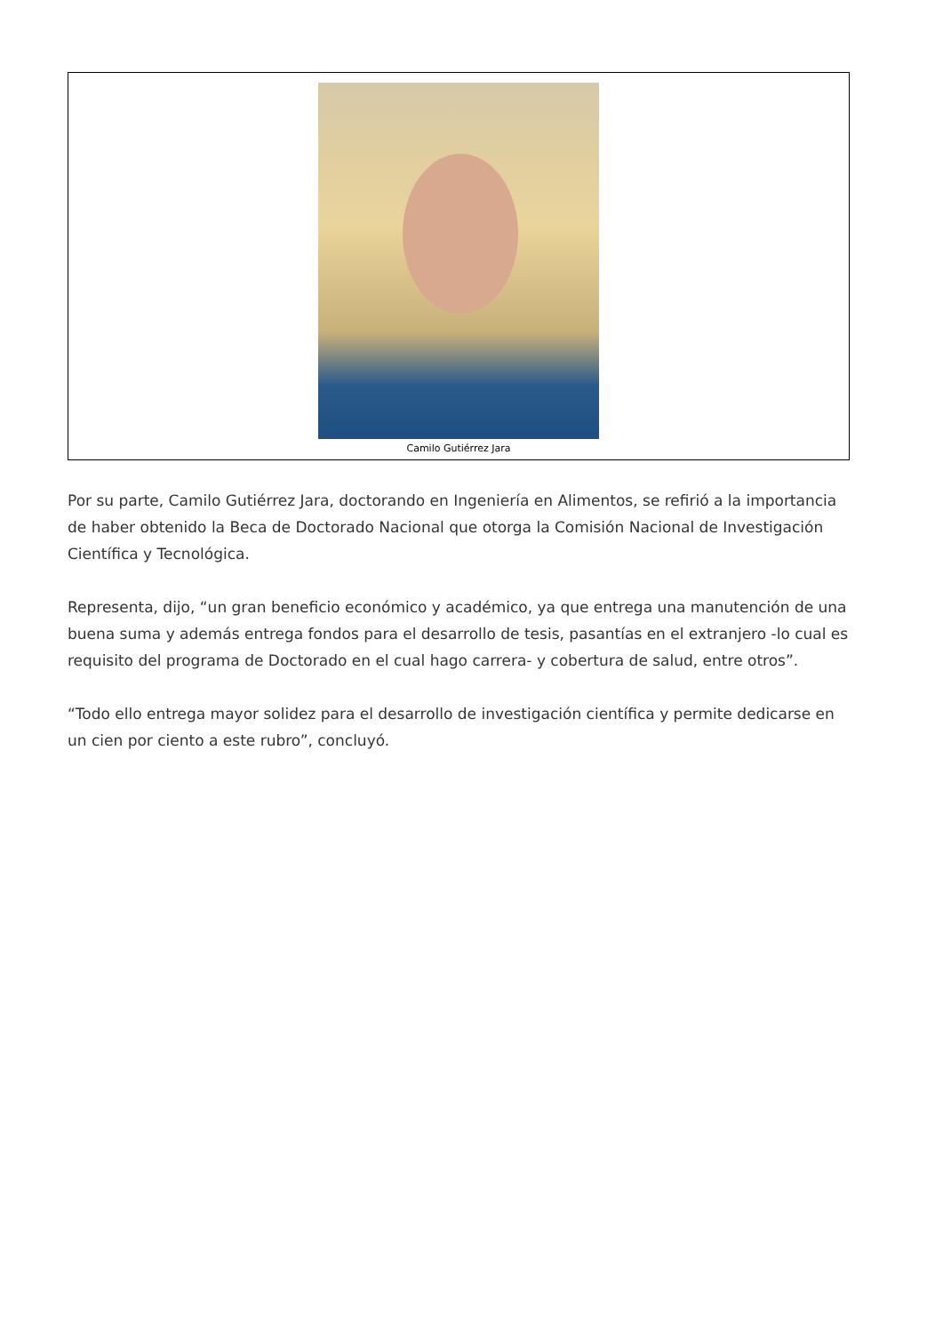Camilo Gutiérrez Jara
Por su parte, Camilo Gutiérrez Jara, doctorando en Ingeniería en Alimentos, se refirió a la importancia de haber obtenido la Beca de Doctorado Nacional que otorga la Comisión Nacional de Investigación Científica y Tecnológica.
Representa, dijo, “un gran beneficio económico y académico, ya que entrega una manutención de una buena suma y además entrega fondos para el desarrollo de tesis, pasantías en el extranjero -lo cual es requisito del programa de Doctorado en el cual hago carrera- y cobertura de salud, entre otros”.
“Todo ello entrega mayor solidez para el desarrollo de investigación científica y permite dedicarse en un cien por ciento a este rubro”, concluyó.